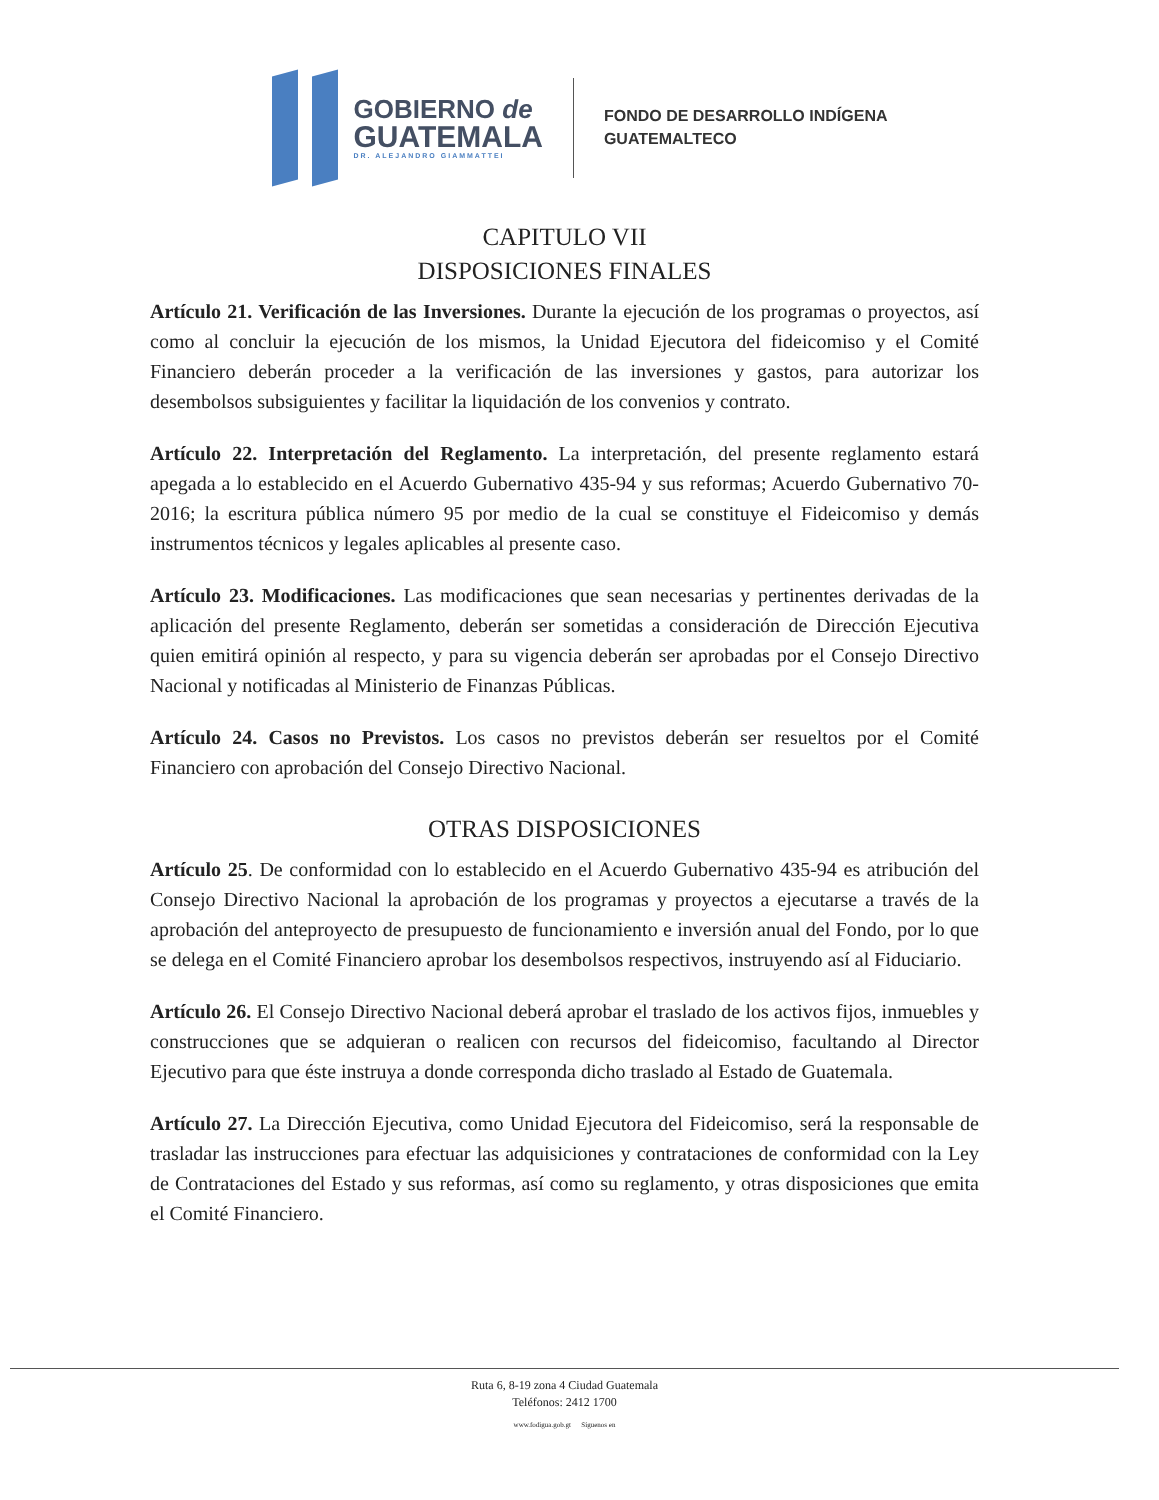GOBIERNO de
GUATEMALA
DR. ALEJANDRO GIAMMATTEI
FONDO DE DESARROLLO INDÍGENA
GUATEMALTECO
CAPITULO VII
DISPOSICIONES FINALES
Artículo 21. Verificación de las Inversiones. Durante la ejecución de los programas o proyectos, así como al concluir la ejecución de los mismos, la Unidad Ejecutora del fideicomiso y el Comité Financiero deberán proceder a la verificación de las inversiones y gastos, para autorizar los desembolsos subsiguientes y facilitar la liquidación de los convenios y contrato.
Artículo 22. Interpretación del Reglamento. La interpretación, del presente reglamento estará apegada a lo establecido en el Acuerdo Gubernativo 435-94 y sus reformas; Acuerdo Gubernativo 70-2016; la escritura pública número 95 por medio de la cual se constituye el Fideicomiso y demás instrumentos técnicos y legales aplicables al presente caso.
Artículo 23. Modificaciones. Las modificaciones que sean necesarias y pertinentes derivadas de la aplicación del presente Reglamento, deberán ser sometidas a consideración de Dirección Ejecutiva quien emitirá opinión al respecto, y para su vigencia deberán ser aprobadas por el Consejo Directivo Nacional y notificadas al Ministerio de Finanzas Públicas.
Artículo 24. Casos no Previstos. Los casos no previstos deberán ser resueltos por el Comité Financiero con aprobación del Consejo Directivo Nacional.
OTRAS DISPOSICIONES
Artículo 25. De conformidad con lo establecido en el Acuerdo Gubernativo 435-94 es atribución del Consejo Directivo Nacional la aprobación de los programas y proyectos a ejecutarse a través de la aprobación del anteproyecto de presupuesto de funcionamiento e inversión anual del Fondo, por lo que se delega en el Comité Financiero aprobar los desembolsos respectivos, instruyendo así al Fiduciario.
Artículo 26. El Consejo Directivo Nacional deberá aprobar el traslado de los activos fijos, inmuebles y construcciones que se adquieran o realicen con recursos del fideicomiso, facultando al Director Ejecutivo para que éste instruya a donde corresponda dicho traslado al Estado de Guatemala.
Artículo 27. La Dirección Ejecutiva, como Unidad Ejecutora del Fideicomiso, será la responsable de trasladar las instrucciones para efectuar las adquisiciones y contrataciones de conformidad con la Ley de Contrataciones del Estado y sus reformas, así como su reglamento, y otras disposiciones que emita el Comité Financiero.
Ruta 6, 8-19 zona 4 Ciudad Guatemala
Teléfonos: 2412 1700
www.fodigua.gob.gt Síguenos en